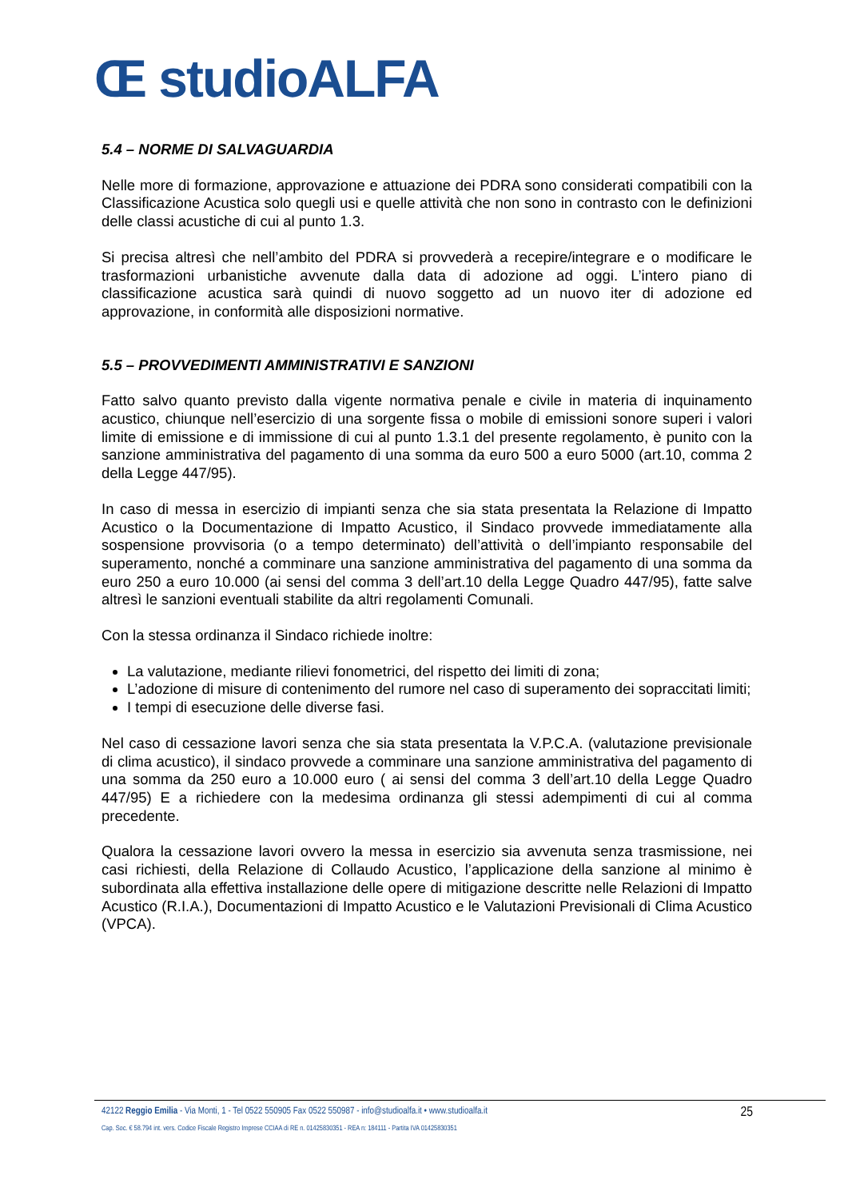Œ studioALFA
5.4 – NORME DI SALVAGUARDIA
Nelle more di formazione, approvazione e attuazione dei PDRA sono considerati compatibili con la Classificazione Acustica solo quegli usi e quelle attività che non sono in contrasto con le definizioni delle classi acustiche di cui al punto 1.3.
Si precisa altresì che nell’ambito del PDRA si provvederà a recepire/integrare e o modificare le trasformazioni urbanistiche avvenute dalla data di adozione ad oggi. L’intero piano di classificazione acustica sarà quindi di nuovo soggetto ad un nuovo iter di adozione ed approvazione, in conformità alle disposizioni normative.
5.5 – PROVVEDIMENTI AMMINISTRATIVI E SANZIONI
Fatto salvo quanto previsto dalla vigente normativa penale e civile in materia di inquinamento acustico, chiunque nell’esercizio di una sorgente fissa o mobile di emissioni sonore superi i valori limite di emissione e di immissione di cui al punto 1.3.1 del presente regolamento, è punito con la sanzione amministrativa del pagamento di una somma da euro 500 a euro 5000 (art.10, comma 2 della Legge 447/95).
In caso di messa in esercizio di impianti senza che sia stata presentata la Relazione di Impatto Acustico o la Documentazione di Impatto Acustico, il Sindaco provvede immediatamente alla sospensione provvisoria (o a tempo determinato) dell’attività o dell’impianto responsabile del superamento, nonché a comminare una sanzione amministrativa del pagamento di una somma da euro 250 a euro 10.000 (ai sensi del comma 3 dell’art.10 della Legge Quadro 447/95), fatte salve altresì le sanzioni eventuali stabilite da altri regolamenti Comunali.
Con la stessa ordinanza il Sindaco richiede inoltre:
La valutazione, mediante rilievi fonometrici, del rispetto dei limiti di zona;
L’adozione di misure di contenimento del rumore nel caso di superamento dei sopraccitati limiti;
I tempi di esecuzione delle diverse fasi.
Nel caso di cessazione lavori senza che sia stata presentata la V.P.C.A. (valutazione previsionale di clima acustico), il sindaco provvede a comminare una sanzione amministrativa del pagamento di una somma da 250 euro a 10.000 euro ( ai sensi del comma 3 dell’art.10 della Legge Quadro 447/95) E a richiedere con la medesima ordinanza gli stessi adempimenti di cui al comma precedente.
Qualora la cessazione lavori ovvero la messa in esercizio sia avvenuta senza trasmissione, nei casi richiesti, della Relazione di Collaudo Acustico, l’applicazione della sanzione al minimo è subordinata alla effettiva installazione delle opere di mitigazione descritte nelle Relazioni di Impatto Acustico (R.I.A.), Documentazioni di Impatto Acustico e le Valutazioni Previsionali di Clima Acustico (VPCA).
42122 Reggio Emilia - Via Monti, 1 - Tel 0522 550905 Fax 0522 550987 - info@studioalfa.it • www.studioalfa.it 25
Cap. Soc. € 58.794 int. vers. Codice Fiscale Registro Imprese CCIAA di RE n. 01425830351 - REA n: 184111 - Partita IVA 01425830351